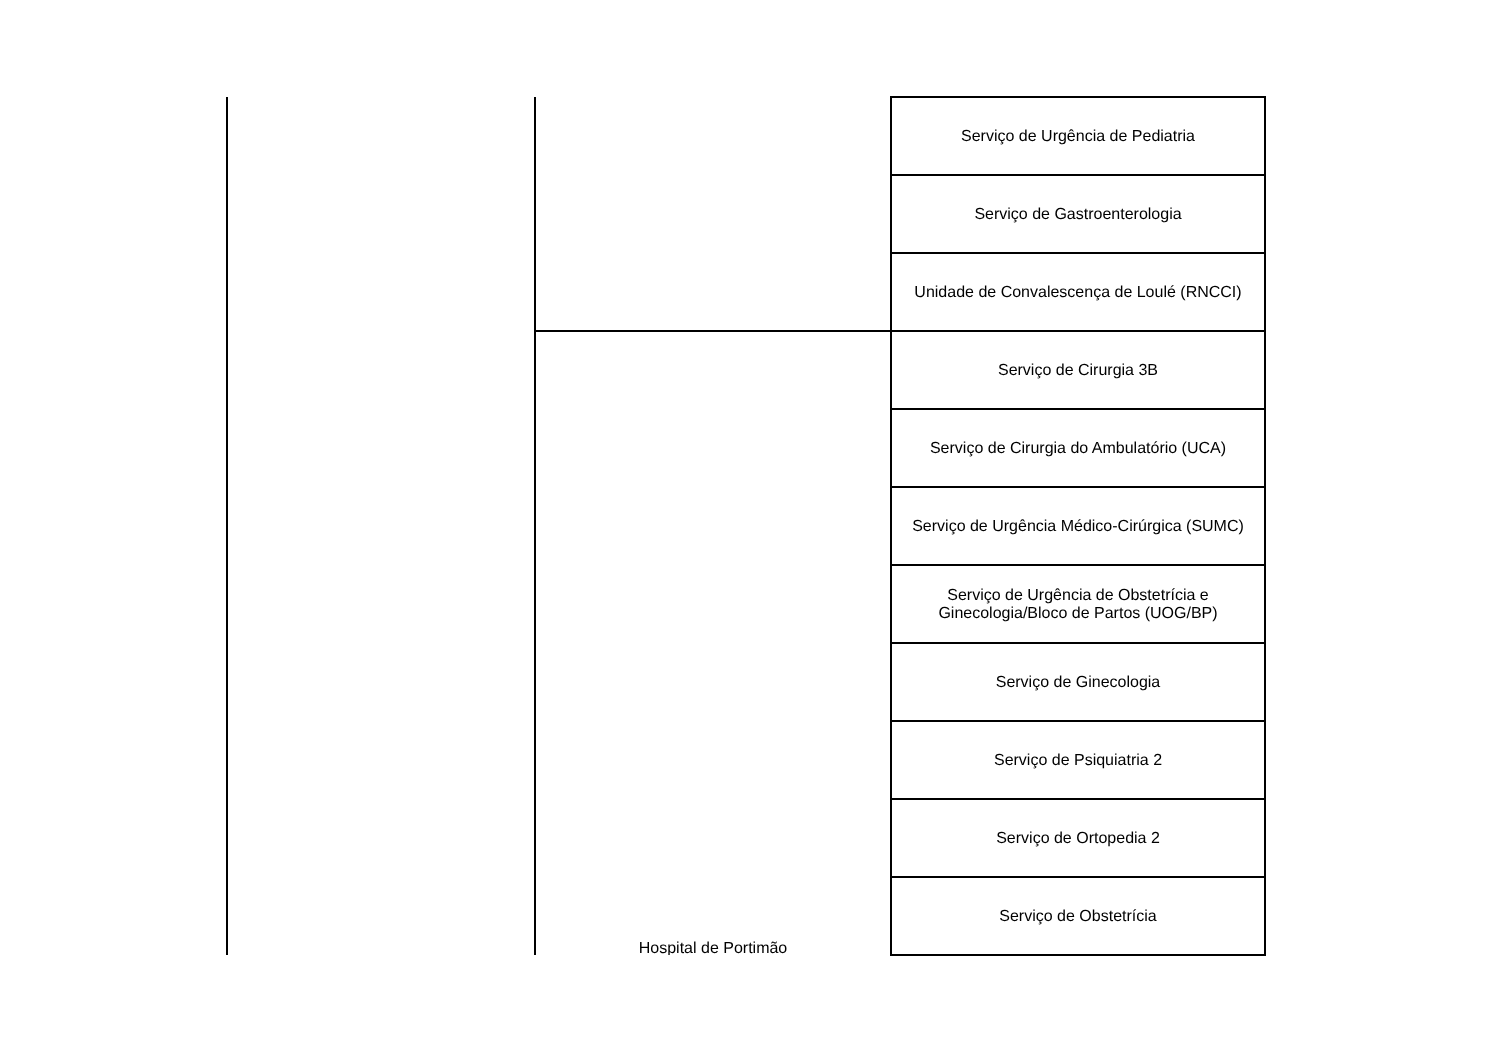| | | Serviço de Urgência de Pediatria |
| | | Serviço de Gastroenterologia |
| | | Unidade de Convalescença de Loulé (RNCCI) |
| | Hospital de Portimão | Serviço de Cirurgia 3B |
| | | Serviço de Cirurgia do Ambulatório (UCA) |
| | | Serviço de Urgência Médico-Cirúrgica (SUMC) |
| | | Serviço de Urgência de Obstetrícia e Ginecologia/Bloco de Partos (UOG/BP) |
| | | Serviço de Ginecologia |
| | | Serviço de Psiquiatria 2 |
| | | Serviço de Ortopedia 2 |
| | | Serviço de Obstetrícia |